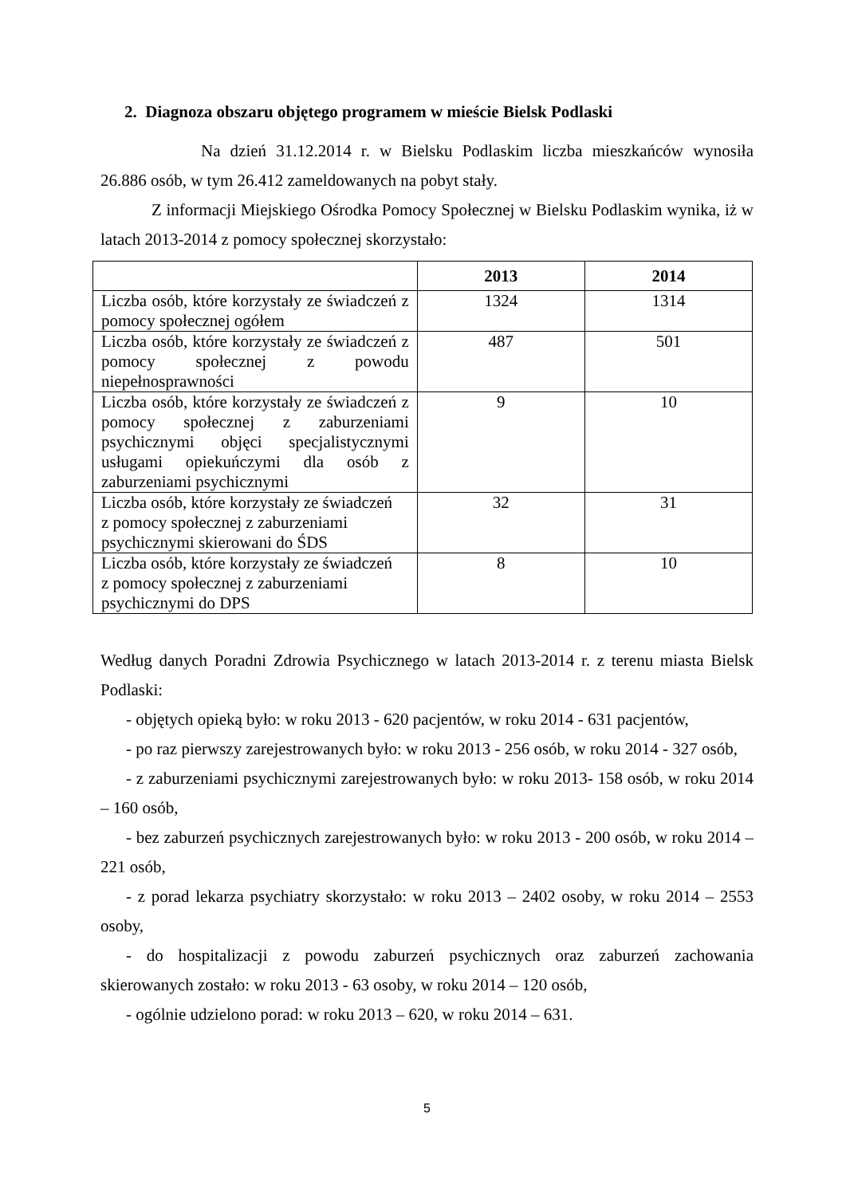2. Diagnoza obszaru objętego programem w mieście Bielsk Podlaski
Na dzień 31.12.2014 r. w Bielsku Podlaskim liczba mieszkańców wynosiła 26.886 osób, w tym 26.412 zameldowanych na pobyt stały.
Z informacji Miejskiego Ośrodka Pomocy Społecznej w Bielsku Podlaskim wynika, iż w latach 2013-2014 z pomocy społecznej skorzystało:
| | 2013 | 2014 |
| --- | --- | --- |
| Liczba osób, które korzystały ze świadczeń z pomocy społecznej ogółem | 1324 | 1314 |
| Liczba osób, które korzystały ze świadczeń z pomocy społecznej z powodu niepełnosprawności | 487 | 501 |
| Liczba osób, które korzystały ze świadczeń z pomocy społecznej z zaburzeniami psychicznymi objęci specjalistycznymi usługami opiekuńczymi dla osób z zaburzeniami psychicznymi | 9 | 10 |
| Liczba osób, które korzystały ze świadczeń z pomocy społecznej z zaburzeniami psychicznymi skierowani do ŚDS | 32 | 31 |
| Liczba osób, które korzystały ze świadczeń z pomocy społecznej z zaburzeniami psychicznymi do DPS | 8 | 10 |
Według danych Poradni Zdrowia Psychicznego w latach 2013-2014 r. z terenu miasta Bielsk Podlaski:
- objętych opieką było: w roku 2013 - 620 pacjentów, w roku 2014 - 631 pacjentów,
- po raz pierwszy zarejestrowanych było: w roku 2013 - 256 osób, w roku 2014 - 327 osób,
- z zaburzeniami psychicznymi zarejestrowanych było: w roku 2013- 158 osób, w roku 2014 – 160 osób,
- bez zaburzeń psychicznych zarejestrowanych było: w roku 2013 - 200 osób, w roku 2014 – 221 osób,
- z porad lekarza psychiatry skorzystało: w roku 2013 – 2402 osoby, w roku 2014 – 2553 osoby,
- do hospitalizacji z powodu zaburzeń psychicznych oraz zaburzeń zachowania skierowanych zostało: w roku 2013 - 63 osoby, w roku 2014 – 120 osób,
- ogólnie udzielono porad: w roku 2013 – 620, w roku 2014 – 631.
5